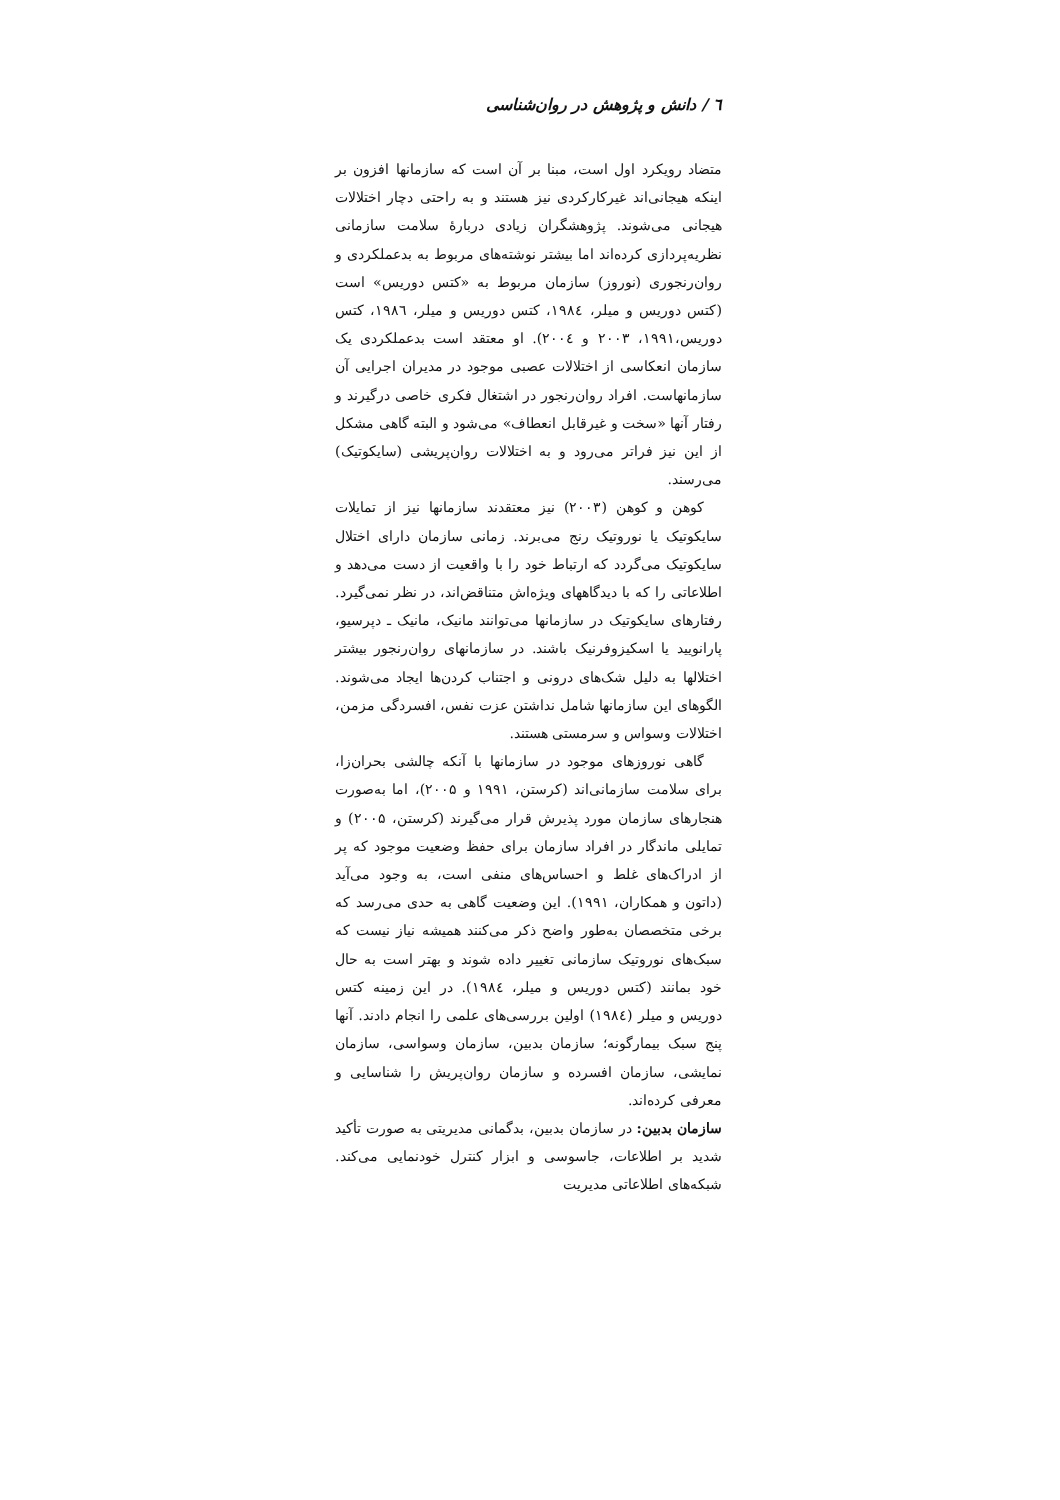٦ / دانش و پژوهش در روان‌شناسی
متضاد رویکرد اول است، مبنا بر آن است که سازمانها افزون بر اینکه هیجانی‌اند غیرکارکردی نیز هستند و به راحتی دچار اختلالات هیجانی می‌شوند. پژوهشگران زیادی دربارهٔ سلامت سازمانی نظریه‌پردازی کرده‌اند اما بیشتر نوشته‌های مربوط به بدعملکردی و روان‌رنجوری (نوروز) سازمان مربوط به «کتس دوریس» است (کتس دوریس و میلر، ۱۹۸٤، کتس دوریس و میلر، ۱۹۸٦، کتس دوریس،۱۹۹۱، ۲۰۰۳ و ۲۰۰٤). او معتقد است بدعملکردی یک سازمان انعکاسی از اختلالات عصبی موجود در مدیران اجرایی آن سازمانهاست. افراد روان‌رنجور در اشتغال فکری خاصی درگیرند و رفتار آنها «سخت و غیرقابل انعطاف» می‌شود و البته گاهی مشکل از این نیز فراتر می‌رود و به اختلالات روان‌پریشی (سایکوتیک) می‌رسند.
کوهن و کوهن (۲۰۰۳) نیز معتقدند سازمانها نیز از تمایلات سایکوتیک یا نوروتیک رنج می‌برند. زمانی سازمان دارای اختلال سایکوتیک می‌گردد که ارتباط خود را با واقعیت از دست می‌دهد و اطلاعاتی را که با دیدگاههای ویژه‌اش متناقض‌اند، در نظر نمی‌گیرد. رفتارهای سایکوتیک در سازمانها می‌توانند مانیک، مانیک ـ دپرسیو، پارانویید یا اسکیزوفرنیک باشند. در سازمانهای روان‌رنجور بیشتر اختلالها به دلیل شک‌های درونی و اجتناب کردن‌ها ایجاد می‌شوند. الگوهای این سازمانها شامل نداشتن عزت نفس، افسردگی مزمن، اختلالات وسواس و سرمستی هستند.
گاهی نوروزهای موجود در سازمانها با آنکه چالشی بحران‌زا، برای سلامت سازمانی‌اند (کرستن، ۱۹۹۱ و ۲۰۰۵)، اما به‌صورت هنجارهای سازمان مورد پذیرش قرار می‌گیرند (کرستن، ۲۰۰۵) و تمایلی ماندگار در افراد سازمان برای حفظ وضعیت موجود که پر از ادراک‌های غلط و احساس‌های منفی است، به وجود می‌آید (داتون و همکاران، ۱۹۹۱). این وضعیت گاهی به حدی می‌رسد که برخی متخصصان به‌طور واضح ذکر می‌کنند همیشه نیاز نیست که سبک‌های نوروتیک سازمانی تغییر داده شوند و بهتر است به حال خود بمانند (کتس دوریس و میلر، ۱۹۸٤). در این زمینه کتس دوریس و میلر (۱۹۸٤) اولین بررسی‌های علمی را انجام دادند. آنها پنج سبک بیمارگونه؛ سازمان بدبین، سازمان وسواسی، سازمان نمایشی، سازمان افسرده و سازمان روان‌پریش را شناسایی و معرفی کرده‌اند.
سازمان بدبین: در سازمان بدبین، بدگمانی مدیریتی به صورت تأکید شدید بر اطلاعات، جاسوسی و ابزار کنترل خودنمایی می‌کند. شبکه‌های اطلاعاتی مدیریت